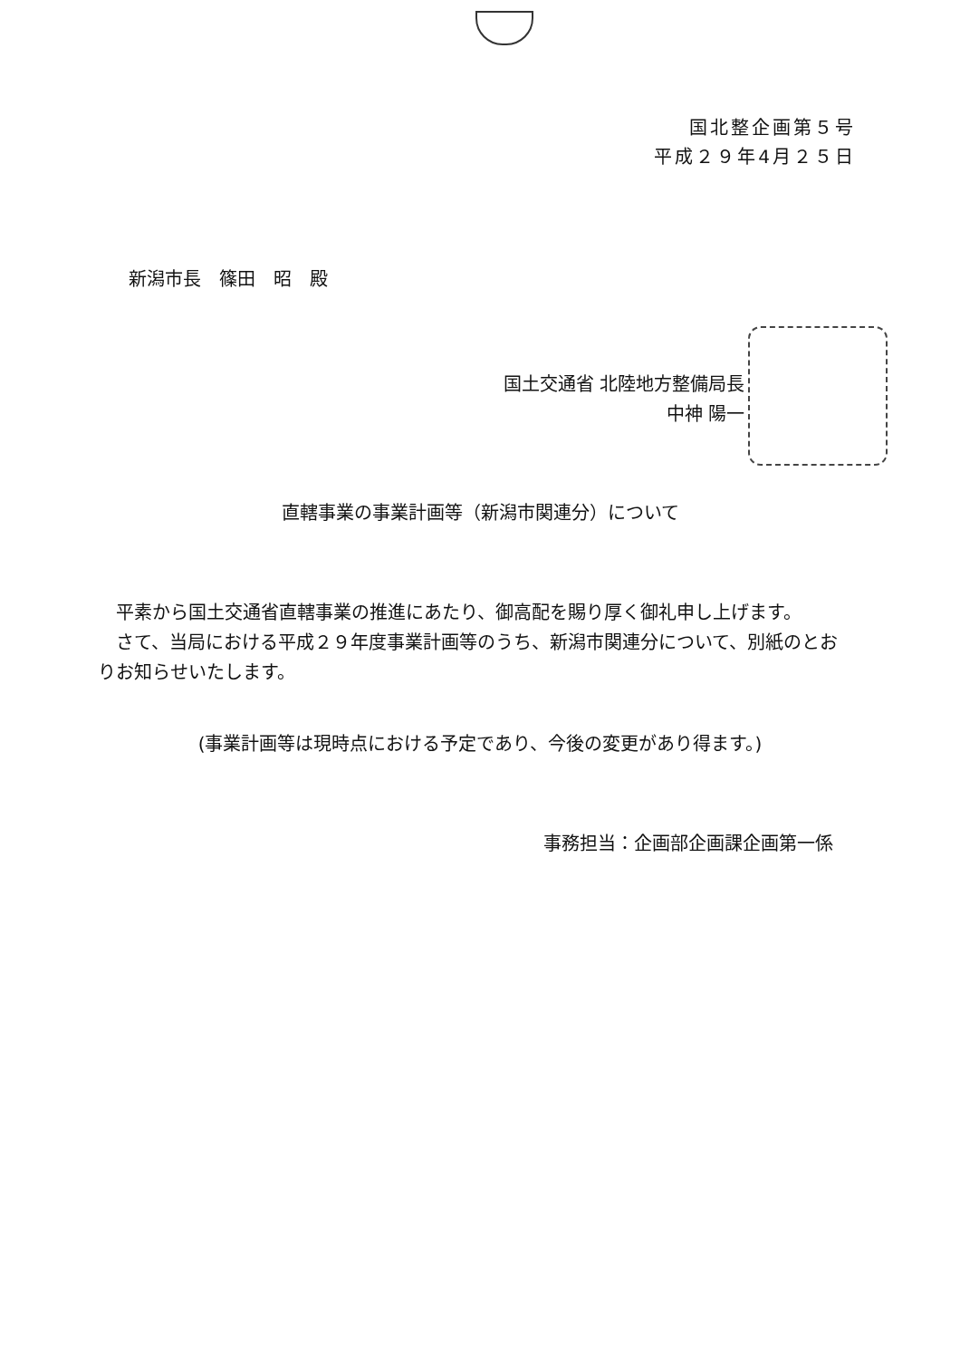国北整企画第５号
平成２９年4月２５日
新潟市長　篠田　昭　殿
国土交通省 北陸地方整備局長
中神 陽一
直轄事業の事業計画等（新潟市関連分）について
平素から国土交通省直轄事業の推進にあたり、御高配を賜り厚く御礼申し上げます。
さて、当局における平成２９年度事業計画等のうち、新潟市関連分について、別紙のとおりお知らせいたします。
(事業計画等は現時点における予定であり、今後の変更があり得ます。)
事務担当：企画部企画課企画第一係